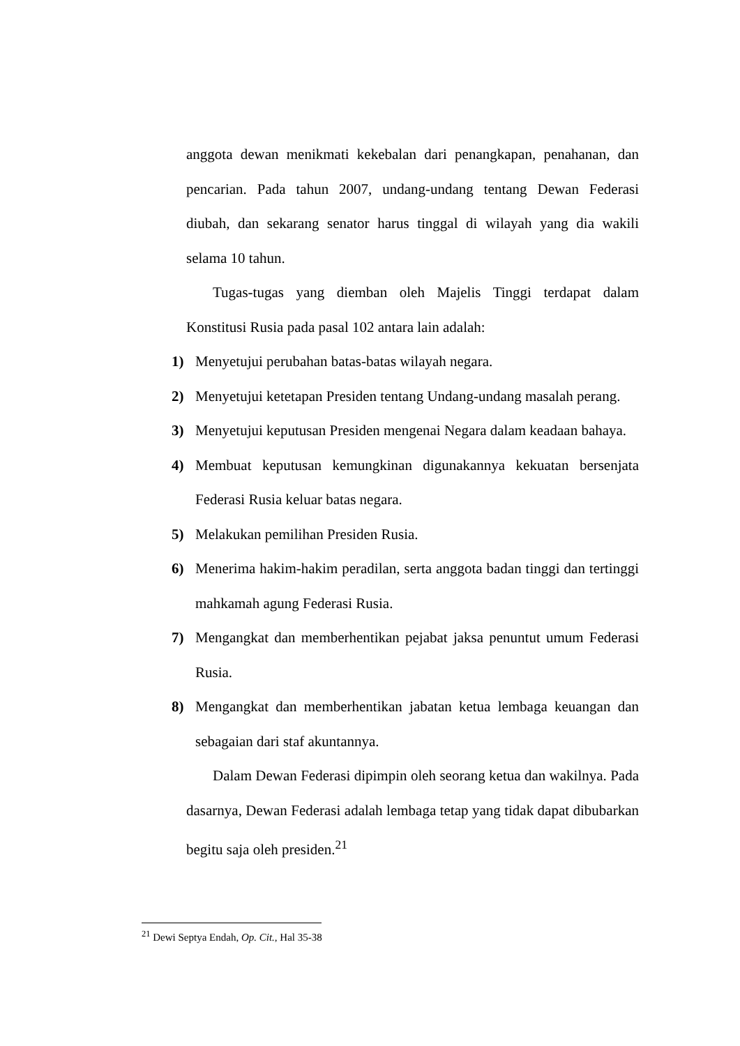anggota dewan menikmati kekebalan dari penangkapan, penahanan, dan pencarian. Pada tahun 2007, undang-undang tentang Dewan Federasi diubah, dan sekarang senator harus tinggal di wilayah yang dia wakili selama 10 tahun.
Tugas-tugas yang diemban oleh Majelis Tinggi terdapat dalam Konstitusi Rusia pada pasal 102 antara lain adalah:
1) Menyetujui perubahan batas-batas wilayah negara.
2) Menyetujui ketetapan Presiden tentang Undang-undang masalah perang.
3) Menyetujui keputusan Presiden mengenai Negara dalam keadaan bahaya.
4) Membuat keputusan kemungkinan digunakannya kekuatan bersenjata Federasi Rusia keluar batas negara.
5) Melakukan pemilihan Presiden Rusia.
6) Menerima hakim-hakim peradilan, serta anggota badan tinggi dan tertinggi mahkamah agung Federasi Rusia.
7) Mengangkat dan memberhentikan pejabat jaksa penuntut umum Federasi Rusia.
8) Mengangkat dan memberhentikan jabatan ketua lembaga keuangan dan sebagaian dari staf akuntannya.
Dalam Dewan Federasi dipimpin oleh seorang ketua dan wakilnya. Pada dasarnya, Dewan Federasi adalah lembaga tetap yang tidak dapat dibubarkan begitu saja oleh presiden.<sup>21</sup>
<sup>21</sup> Dewi Septya Endah, Op. Cit., Hal 35-38